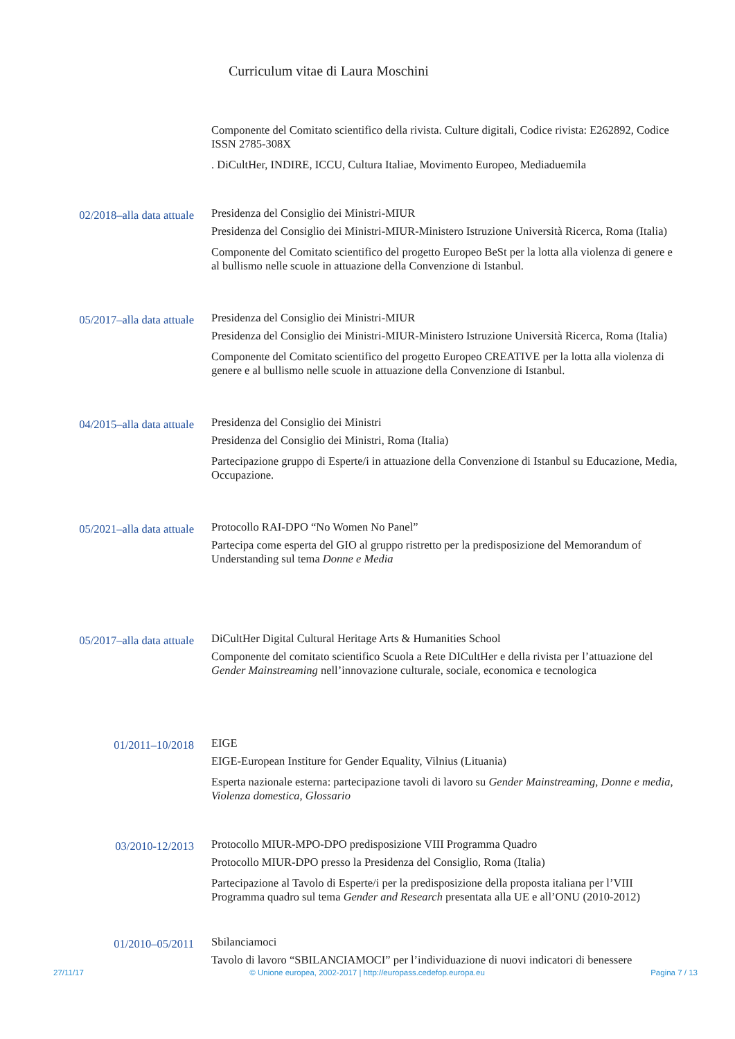Curriculum vitae di Laura Moschini
Componente del Comitato scientifico della rivista. Culture digitali, Codice rivista: E262892, Codice ISSN 2785-308X
. DiCultHer, INDIRE, ICCU, Cultura Italiae, Movimento Europeo, Mediaduemila
02/2018–alla data attuale
Presidenza del Consiglio dei Ministri-MIUR
Presidenza del Consiglio dei Ministri-MIUR-Ministero Istruzione Università Ricerca, Roma (Italia)
Componente del Comitato scientifico del progetto Europeo BeSt per la lotta alla violenza di genere e al bullismo nelle scuole in attuazione della Convenzione di Istanbul.
05/2017–alla data attuale
Presidenza del Consiglio dei Ministri-MIUR
Presidenza del Consiglio dei Ministri-MIUR-Ministero Istruzione Università Ricerca, Roma (Italia)
Componente del Comitato scientifico del progetto Europeo CREATIVE per la lotta alla violenza di genere e al bullismo nelle scuole in attuazione della Convenzione di Istanbul.
04/2015–alla data attuale
Presidenza del Consiglio dei Ministri
Presidenza del Consiglio dei Ministri, Roma (Italia)
Partecipazione gruppo di Esperte/i in attuazione della Convenzione di Istanbul su Educazione, Media, Occupazione.
05/2021–alla data attuale
Protocollo RAI-DPO “No Women No Panel”
Partecipa come esperta del GIO al gruppo ristretto per la predisposizione del Memorandum of Understanding sul tema Donne e Media
05/2017–alla data attuale
DiCultHer Digital Cultural Heritage Arts & Humanities School
Componente del comitato scientifico Scuola a Rete DICultHer e della rivista per l’attuazione del Gender Mainstreaming nell’innovazione culturale, sociale, economica e tecnologica
01/2011–10/2018
EIGE
EIGE-European Institure for Gender Equality, Vilnius (Lituania)
Esperta nazionale esterna: partecipazione tavoli di lavoro su Gender Mainstreaming, Donne e media, Violenza domestica, Glossario
03/2010-12/2013
Protocollo MIUR-MPO-DPO predisposizione VIII Programma Quadro
Protocollo MIUR-DPO presso la Presidenza del Consiglio, Roma (Italia)
Partecipazione al Tavolo di Esperte/i per la predisposizione della proposta italiana per l’VIII Programma quadro sul tema Gender and Research presentata alla UE e all’ONU (2010-2012)
01/2010–05/2011
Sbilanciamoci
Tavolo di lavoro “SBILANCIAMOCI” per l’individuazione di nuovi indicatori di benessere
27/11/17 © Unione europea, 2002-2017 | http://europass.cedefop.europa.eu Pagina 7 / 13